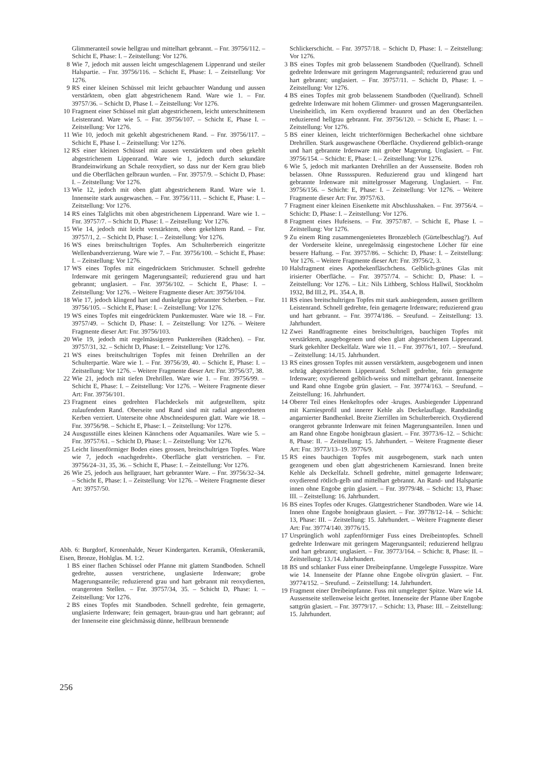Glimmeranteil sowie hellgrau und mittelhart gebrannt. – Fnr. 39756/112. – Schicht E, Phase: I. – Zeitstellung: Vor 1276.
8 Wie 7, jedoch mit aussen leicht umgeschlagenem Lippenrand und steiler Halspartie. – Fnr. 39756/116. – Schicht E, Phase: I. – Zeitstellung: Vor 1276.
9 RS einer kleinen Schüssel mit leicht gebauchter Wandung und aussen verstärktem, oben glatt abgestrichenem Rand. Ware wie 1. – Fnr. 39757/36. – Schicht D, Phase I. – Zeitstellung: Vor 1276.
10 Fragment einer Schüssel mit glatt abgestrichenem, leicht unterschnittenem Leistenrand. Ware wie 5. – Fnr. 39756/107. – Schicht E, Phase I. – Zeitstellung: Vor 1276.
11 Wie 10, jedoch mit gekehlt abgestrichenem Rand. – Fnr. 39756/117. – Schicht E, Phase I. – Zeitstellung: Vor 1276.
12 RS einer kleinen Schüssel mit aussen verstärktem und oben gekehlt abgestrichenem Lippenrand. Ware wie 1, jedoch durch sekundäre Brandeinwirkung an Schale reoxydiert, so dass nur der Kern grau blieb und die Oberflächen gelbraun wurden. – Fnr. 39757/9. – Schicht D, Phase: I. – Zeitstellung: Vor 1276.
13 Wie 12, jedoch mit oben glatt abgestrichenem Rand. Ware wie 1. Innenseite stark ausgewaschen. – Fnr. 39756/111. – Schicht E, Phase: I. – Zeitstellung: Vor 1276.
14 RS eines Talglichts mit oben abgestrichenem Lippenrand. Ware wie 1. – Fnr. 39757/7. – Schicht D, Phase: I. – Zeitstellung: Vor 1276.
15 Wie 14, jedoch mit leicht verstärktem, oben gekehltem Rand. – Fnr. 39757/1, 2. – Schicht D, Phase: I. – Zeitstellung: Vor 1276.
16 WS eines breitschultrigen Topfes. Am Schulterbereich eingeritzte Wellenbandverzierung. Ware wie 7. – Fnr. 39756/100. – Schicht E, Phase: I. – Zeitstellung: Vor 1276.
17 WS eines Topfes mit eingedrücktem Strichmuster. Schnell gedrehte Irdenware mit geringem Magerungsanteil; reduzierend grau und hart gebrannt; unglasiert. – Fnr. 39756/102. – Schicht E, Phase: I. – Zeitstellung: Vor 1276. – Weitere Fragmente dieser Art: 39756/104.
18 Wie 17, jedoch klingend hart und dunkelgrau gebrannter Scherben. – Fnr. 39756/105. – Schicht E, Phase: I. – Zeitstellung: Vor 1276.
19 WS eines Topfes mit eingedrücktem Punktemuster. Ware wie 18. – Fnr. 39757/49. – Schicht D, Phase: I. – Zeitstellung: Vor 1276. – Weitere Fragmente dieser Art: Fnr. 39756/103.
20 Wie 19, jedoch mit regelmässigeren Punktereihen (Rädchen). – Fnr. 39757/31, 32. – Schicht D, Phase: I. – Zeitstellung: Vor 1276.
21 WS eines breitschultrigen Topfes mit feinen Drehrillen an der Schulterpartie. Ware wie 1. – Fnr. 39756/39, 40. – Schicht E, Phase: I. – Zeitstellung: Vor 1276. – Weitere Fragmente dieser Art: Fnr. 39756/37, 38.
22 Wie 21, jedoch mit tiefen Drehrillen. Ware wie 1. – Fnr. 39756/99. – Schicht E, Phase: I. – Zeitstellung: Vor 1276. – Weitere Fragmente dieser Art: Fnr. 39756/101.
23 Fragment eines gedrehten Flachdeckels mit aufgestelltem, spitz zulaufendem Rand. Oberseite und Rand sind mit radial angeordneten Kerben verziert. Unterseite ohne Abschneidespuren glatt. Ware wie 18. – Fnr. 39756/98. – Schicht E, Phase: I. – Zeitstellung: Vor 1276.
24 Ausgusstülle eines kleinen Kännchens oder Aquamaniles. Ware wie 5. – Fnr. 39757/61. – Schicht D, Phase: I. – Zeitstellung: Vor 1276.
25 Leicht linsenförmiger Boden eines grossen, breitschultrigen Topfes. Ware wie 7, jedoch «nachgedreht». Oberfläche glatt verstrichen. – Fnr. 39756/24–31, 35, 36. – Schicht E, Phase: I. – Zeitstellung: Vor 1276.
26 Wie 25, jedoch aus hellgrauer, hart gebrannter Ware. – Fnr. 39756/32–34. – Schicht E, Phase: I. – Zeitstellung: Vor 1276. – Weitere Fragmente dieser Art: 39757/50.
Abb. 6: Burgdorf, Kronenhalde, Neuer Kindergarten. Keramik, Ofenkeramik, Eisen, Bronze, Hohlglas. M. 1:2.
1 BS einer flachen Schüssel oder Pfanne mit glattem Standboden. Schnell gedrehte, aussen verstrichene, unglasierte Irdenware; grobe Magerungsanteile; reduzierend grau und hart gebrannt mit reoxydierten, orangeroten Stellen. – Fnr. 39757/34, 35. – Schicht D, Phase: I. – Zeitstellung: Vor 1276.
2 BS eines Topfes mit Standboden. Schnell gedrehte, fein gemagerte, unglasierte Irdenware; fein gemagert, braun-grau und hart gebrannt; auf der Innenseite eine gleichmässig dünne, hellbraun brennende
Schlickerschicht. – Fnr. 39757/18. – Schicht D, Phase: I. – Zeitstellung: Vor 1276.
3 BS eines Topfes mit grob belassenem Standboden (Quellrand). Schnell gedrehte Irdenware mit geringem Magerungsanteil; reduzierend grau und hart gebrannt; unglasiert. – Fnr. 39757/11. – Schicht D, Phase: I. – Zeitstellung: Vor 1276.
4 BS eines Topfes mit grob belassenem Standboden (Quellrand). Schnell gedrehte Irdenware mit hohem Glimmer- und grossen Magerungsanteilen. Uneinheitlich, im Kern oxydierend braunrot und an den Oberlächen reduzierend hellgrau gebrannt. Fnr. 39756/120. – Schicht E, Phase: I. – Zeitstellung: Vor 1276.
5 BS einer kleinen, leicht trichterförmigen Becherkachel ohne sichtbare Drehrillen. Stark ausgewaschene Oberfläche. Oxydierend gelblich-orange und hart gebrannte Irdenware mit grober Magerung. Unglasiert. – Fnr. 39756/154. – Schicht: E, Phase: I. – Zeitstellung: Vor 1276.
6 Wie 5, jedoch mit markanten Drehrillen an der Aussenseite. Boden roh belassen. Ohne Russsspuren. Reduzierend grau und klingend hart gebrannte Irdenware mit mittelgrosser Magerung. Unglasiert. – Fnr. 39756/156. – Schicht: E, Phase: I. – Zeitstellung: Vor 1276. – Weitere Fragmente dieser Art: Fnr. 39757/63.
7 Fragment einer kleinen Eisenkette mit Abschlusshaken. – Fnr. 39756/4. – Schicht: D, Phase: I. – Zeitstellung: Vor 1276.
8 Fragment eines Hufeisens. – Fnr. 39757/87. – Schicht E, Phase I. – Zeitstellung: Vor 1276.
9 Zu einem Ring zusammengenietetes Bronzeblech (Gürtelbeschlag?). Auf der Vorderseite kleine, unregelmässig eingestochene Löcher für eine bessere Haftung. – Fnr. 39757/86. – Schicht: D, Phase: I. – Zeitstellung: Vor 1276. – Weitere Fragmente dieser Art: Fnr. 39756/2, 3.
10 Halsfragment eines Apothekenfläschchens. Gelblich-grünes Glas mit irisierter Oberfläche. – Fnr. 39757/74. – Schicht: D, Phase: I. – Zeitstellung: Vor 1276. – Lit.: Nils Lithberg, Schloss Hallwil, Stockholm 1932, Bd III.2, PL. 354.A, B.
11 RS eines breitschultrigen Topfes mit stark ausbiegendem, aussen gerilltem Leistenrand. Schnell gedrehte, fein gemagerte Irdenware; reduzierend grau und hart gebrannt. – Fnr. 39774/186. – Sreufund. – Zeitstellung: 13. Jahrhundert.
12 Zwei Randfragmente eines breitschultrigen, bauchigen Topfes mit verstärktem, ausgebogenem und oben glatt abgestrichenem Lippenrand. Stark gekehlter Deckelfalz. Ware wie 11. – Fnr. 39776/1, 107. – Sreufund. – Zeitstellung: 14./15. Jahrhundert.
13 RS eines grossen Topfes mit aussen verstärktem, ausgebogenem und innen schräg abgestrichenem Lippenrand. Schnell gedrehte, fein gemagerte Irdenware; oxydierend gelblich-weiss und mittelhart gebrannt. Innenseite und Rand ohne Engobe grün glasiert. – Fnr. 39774/163. – Sreufund. – Zeitstellung: 16. Jahrhundert.
14 Oberer Teil eines Henkeltopfes oder -kruges. Ausbiegender Lippenrand mit Karniesprofil und innerer Kehle als Deckelauflage. Randständig angarnierter Bandhenkel. Breite Zierrillen im Schulterbereich. Oxydierend orangerot gebrannte Irdenware mit feinen Magerungsanteilen. Innen und am Rand ohne Engobe honigbraun glasiert. – Fnr. 39773/6–12. – Schicht: 8, Phase: II. – Zeitstellung: 15. Jahrhundert. – Weitere Fragmente dieser Art: Fnr. 39773/13–19. 39776/9.
15 RS eines bauchigen Topfes mit ausgebogenem, stark nach unten gezogenem und oben glatt abgestrichenem Karniesrand. Innen breite Kehle als Deckelfalz. Schnell gedrehte, mittel gemagerte Irdenware; oxydierend rötlich-gelb und mittelhart gebrannt. An Rand- und Halspartie innen ohne Engobe grün glasiert. – Fnr. 39779/48. – Schicht: 13, Phase: III. – Zeitstellung: 16. Jahrhundert.
16 BS eines Topfes oder Kruges. Glattgestrichener Standboden. Ware wie 14. Innen ohne Engobe honigbraun glasiert. – Fnr. 39778/12–14. – Schicht: 13, Phase: III. – Zeitstellung: 15. Jahrhundert. – Weitere Fragmente dieser Art: Fnr. 39774/140. 39776/15.
17 Ursprünglich wohl zapfenförmiger Fuss eines Dreibeintopfes. Schnell gedrehte Irdenware mit geringem Magerungsanteil; reduzierend hellgrau und hart gebrannt; unglasiert. – Fnr. 39773/164. – Schicht: 8, Phase: II. – Zeitstellung: 13./14. Jahrhundert.
18 BS und schlanker Fuss einer Dreibeinpfanne. Umgelegte Fussspitze. Ware wie 14. Innenseite der Pfanne ohne Engobe olivgrün glasiert. – Fnr. 39774/152. – Sreufund. – Zeitstellung: 14. Jahrhundert.
19 Fragment einer Dreibeinpfanne. Fuss mit umgelegter Spitze. Ware wie 14. Aussenseite stellenweise leicht gerötet. Innenseite der Pfanne über Engobe sattgrün glasiert. – Fnr. 39779/17. – Schicht: 13, Phase: III. – Zeitstellung: 15. Jahrhundert.
256